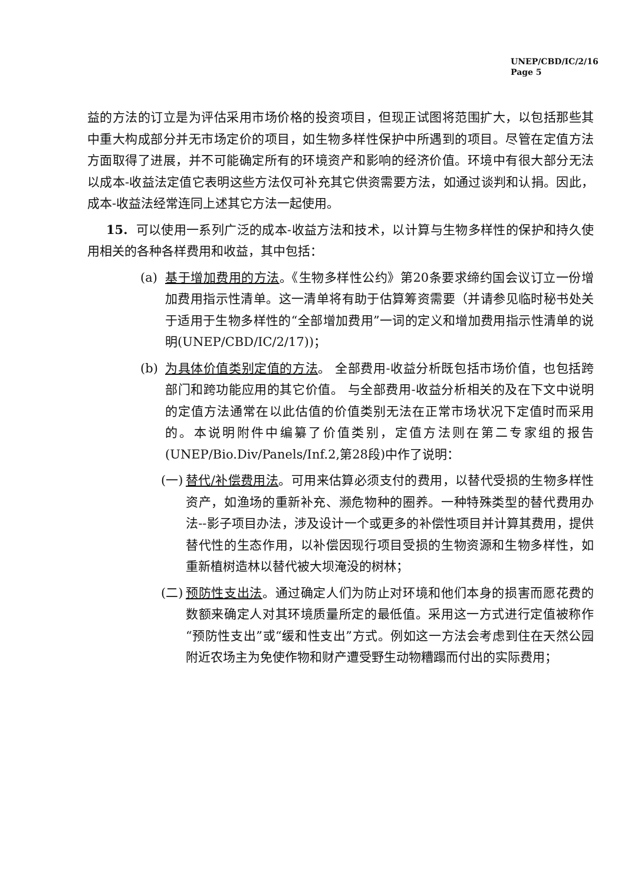UNEP/CBD/IC/2/16
Page 5
益的方法的订立是为评估采用市场价格的投资项目，但现正试图将范围扩大，以包括那些其中重大构成部分并无市场定价的项目，如生物多样性保护中所遇到的项目。尽管在定值方法方面取得了进展，并不可能确定所有的环境资产和影响的经济价值。环境中有很大部分无法以成本-收益法定值它表明这些方法仅可补充其它供资需要方法，如通过谈判和认捐。因此，成本-收益法经常连同上述其它方法一起使用。
15. 可以使用一系列广泛的成本-收益方法和技术，以计算与生物多样性的保护和持久使用相关的各种各样费用和收益，其中包括：
(a) 基于增加费用的方法。《生物多样性公约》第20条要求缔约国会议订立一份增加费用指示性清单。这一清单将有助于估算筹资需要（并请参见临时秘书处关于适用于生物多样性的“全部增加费用”一词的定义和增加费用指示性清单的说明(UNEP/CBD/IC/2/17))；
(b) 为具体价值类别定值的方法。 全部费用-收益分析既包括市场价值，也包括跨部门和跨功能应用的其它价值。 与全部费用-收益分析相关的及在下文中说明的定值方法通常在以此估值的价值类别无法在正常市场状况下定值时而采用的。本说明附件中编纂了价值类别，定值方法则在第二专家组的报告(UNEP/Bio.Div/Panels/Inf.2,第28段)中作了说明：
(一) 替代/补偿费用法。可用来估算必须支付的费用，以替代受损的生物多样性资产，如渔场的重新补充、濒危物种的圈养。一种特殊类型的替代费用办法--影子项目办法，涉及设计一个或更多的补偿性项目并计算其费用，提供替代性的生态作用，以补偿因现行项目受损的生物资源和生物多样性，如重新植树造林以替代被大坝淹没的树林；
(二) 预防性支出法。通过确定人们为防止对环境和他们本身的损害而愿花费的数额来确定人对其环境质量所定的最低值。采用这一方式进行定值被称作“预防性支出”或“缓和性支出”方式。例如这一方法会考虑到住在天然公园附近农场主为免使作物和财产遭受野生动物糟蹋而付出的实际费用；